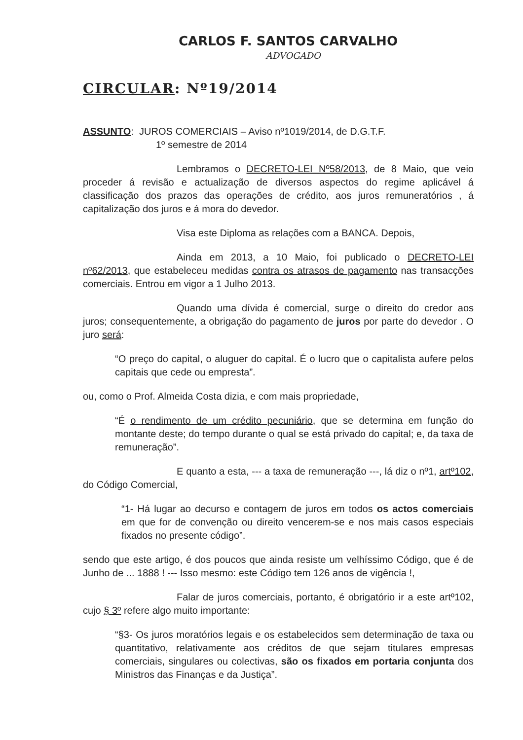CARLOS F. SANTOS CARVALHO
ADVOGADO
CIRCULAR: Nº19/2014
ASSUNTO: JUROS COMERCIAIS – Aviso nº1019/2014, de D.G.T.F.
1º semestre de 2014
Lembramos o DECRETO-LEI Nº58/2013, de 8 Maio, que veio proceder á revisão e actualização de diversos aspectos do regime aplicável á classificação dos prazos das operações de crédito, aos juros remuneratórios , á capitalização dos juros e á mora do devedor.
Visa este Diploma as relações com a BANCA. Depois,
Ainda em 2013, a 10 Maio, foi publicado o DECRETO-LEI nº62/2013, que estabeleceu medidas contra os atrasos de pagamento nas transacções comerciais. Entrou em vigor a 1 Julho 2013.
Quando uma dívida é comercial, surge o direito do credor aos juros; consequentemente, a obrigação do pagamento de juros por parte do devedor . O juro será:
“O preço do capital, o aluguer do capital. É o lucro que o capitalista aufere pelos capitais que cede ou empresta”.
ou, como o Prof. Almeida Costa dizia, e com mais propriedade,
“É o rendimento de um crédito pecuniário, que se determina em função do montante deste; do tempo durante o qual se está privado do capital; e, da taxa de remuneração”.
E quanto a esta, --- a taxa de remuneração ---, lá diz o nº1, artº102, do Código Comercial,
“1- Há lugar ao decurso e contagem de juros em todos os actos comerciais em que for de convenção ou direito vencerem-se e nos mais casos especiais fixados no presente código”.
sendo que este artigo, é dos poucos que ainda resiste um velhíssimo Código, que é de Junho de ... 1888 ! --- Isso mesmo: este Código tem 126 anos de vigência !,
Falar de juros comerciais, portanto, é obrigatório ir a este artº102, cujo § 3º refere algo muito importante:
“§3- Os juros moratórios legais e os estabelecidos sem determinação de taxa ou quantitativo, relativamente aos créditos de que sejam titulares empresas comerciais, singulares ou colectivas, são os fixados em portaria conjunta dos Ministros das Finanças e da Justiça”.